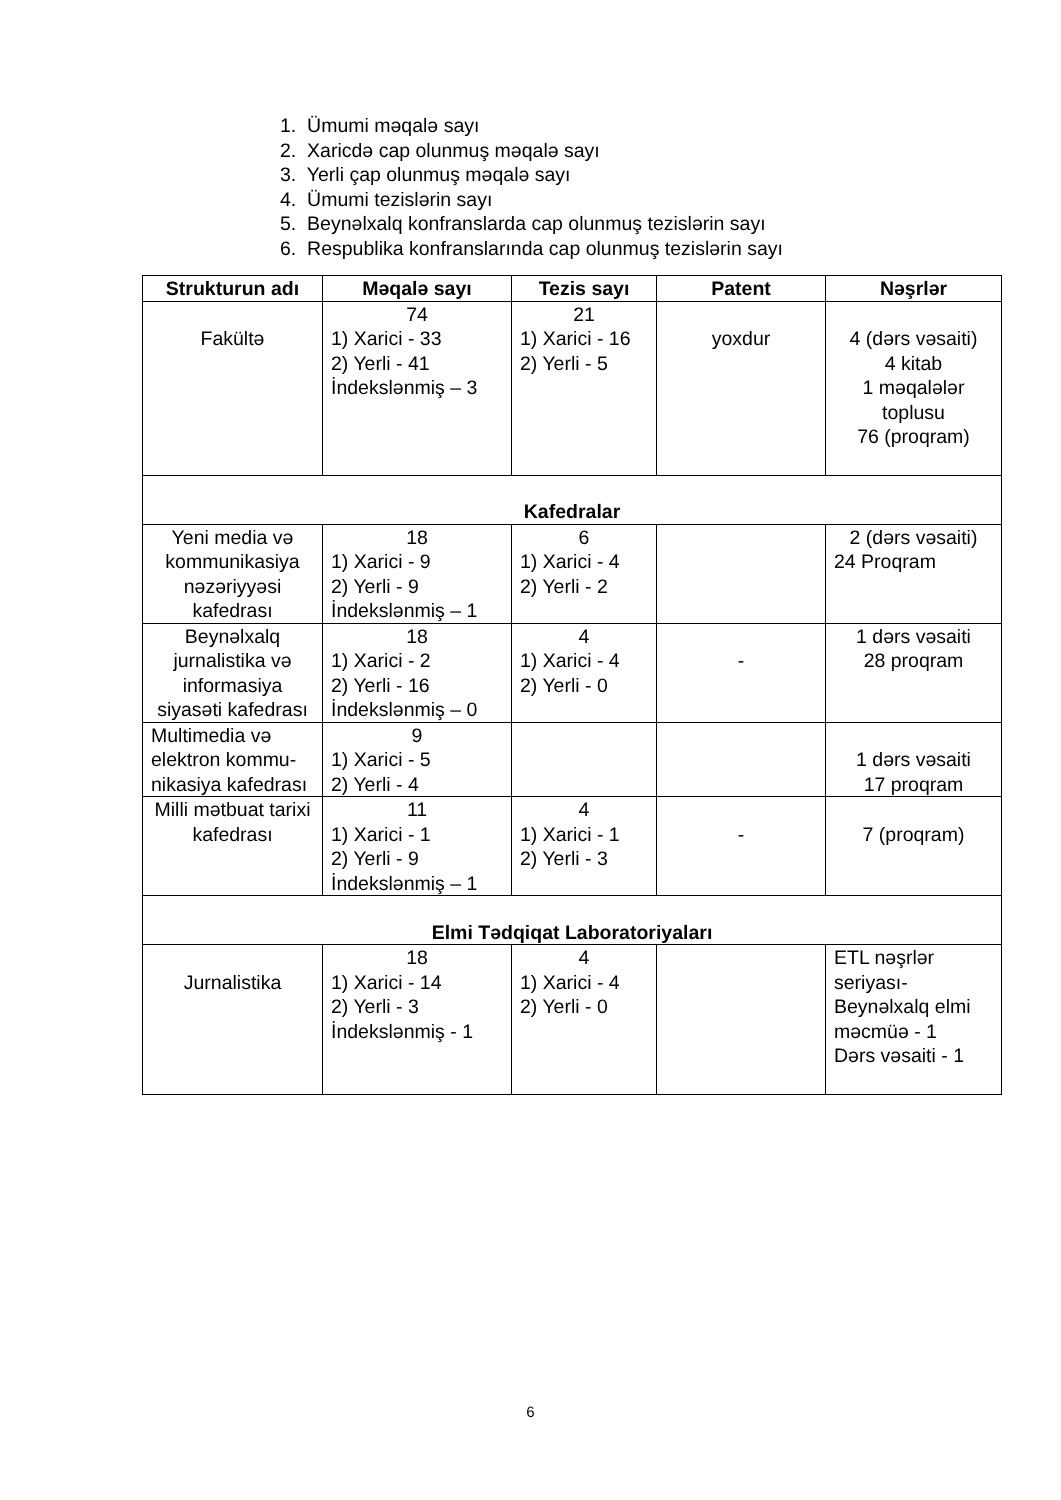1. Ümumi məqalə sayı
2. Xaricdə cap olunmuş məqalə sayı
3. Yerli çap olunmuş məqalə sayı
4. Ümumi tezislərin sayı
5. Beynəlxalq konfranslarda cap olunmuş tezislərin sayı
6. Respublika konfranslarında cap olunmuş tezislərin sayı
| Strukturun adı | Məqalə sayı | Tezis sayı | Patent | Nəşrlər |
| --- | --- | --- | --- | --- |
| Fakültə | 74 1) Xarici - 33 2) Yerli - 41 İndekslənmiş – 3 | 21 1) Xarici - 16 2) Yerli - 5 | yoxdur | 4 (dərs vəsaiti) 4 kitab 1 məqalələr toplusu 76 (proqram) |
| Kafedralar | | | | |
| Yeni media və kommunikasiya nəzəriyyəsi kafedrası | 18 1) Xarici - 9 2) Yerli - 9 İndekslənmiş – 1 | 6 1) Xarici - 4 2) Yerli - 2 | | 2 (dərs vəsaiti) 24 Proqram |
| Beynəlxalq jurnalistika və informasiya siyasəti kafedrası | 18 1) Xarici - 2 2) Yerli - 16 İndekslənmiş – 0 | 4 1) Xarici - 4 2) Yerli - 0 | - | 1 dərs vəsaiti 28 proqram |
| Multimedia və elektron kommu-nikasiya kafedrası | 9 1) Xarici - 5 2) Yerli - 4 | | | 1 dərs vəsaiti 17 proqram |
| Milli mətbuat tarixi kafedrası | 11 1) Xarici - 1 2) Yerli - 9 İndekslənmiş – 1 | 4 1) Xarici - 1 2) Yerli - 3 | - | 7 (proqram) |
| Elmi Tədqiqat Laboratoriyaları | | | | |
| Jurnalistika | 18 1) Xarici - 14 2) Yerli - 3 İndekslənmiş - 1 | 4 1) Xarici - 4 2) Yerli - 0 | | ETL nəşrlər seriyası- Beynəlxalq elmi məcmüə - 1 Dərs vəsaiti - 1 |
6